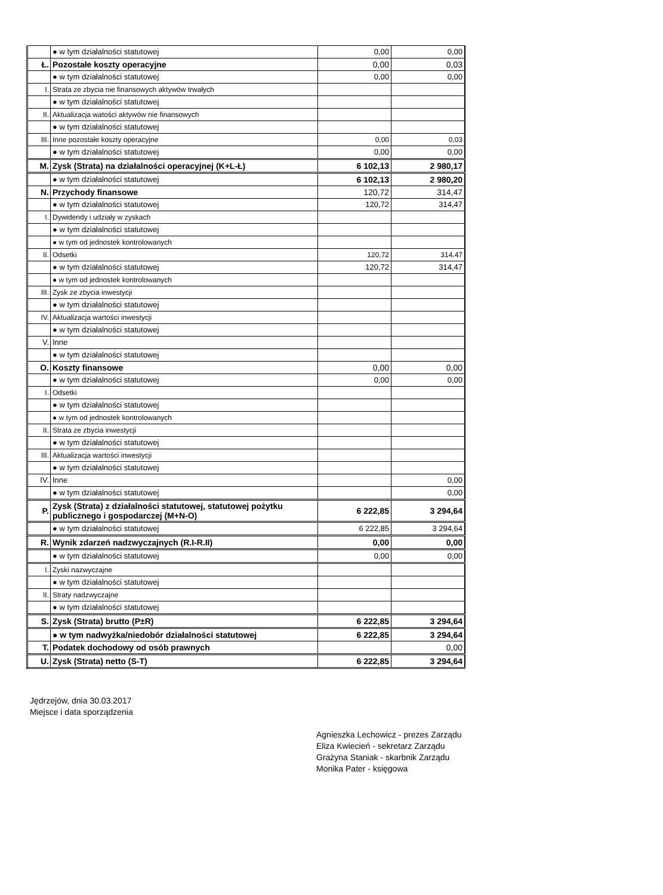| | ● w tym działalności statutowej | 0,00 | 0,00 |
| Ł. | Pozostałe koszty operacyjne | 0,00 | 0,03 |
| | ● w tym działalności statutowej | 0,00 | 0,00 |
| I. | Strata ze zbycia nie finansowych aktywów trwałych | | |
| | ● w tym działalności statutowej | | |
| II. | Aktualizacja watości aktywów nie finansowych | | |
| | ● w tym działalności statutowej | | |
| III. | Inne pozostałe koszty operacyjne | 0,00 | 0,03 |
| | ● w tym działalności statutowej | 0,00 | 0,00 |
| M. | Zysk (Strata) na działalności operacyjnej (K+L-Ł) | 6 102,13 | 2 980,17 |
| | ● w tym działalności statutowej | 6 102,13 | 2 980,20 |
| N. | Przychody finansowe | 120,72 | 314,47 |
| | ● w tym działalności statutowej | 120,72 | 314,47 |
| I. | Dywidendy i udziały w zyskach | | |
| | ● w tym działalności statutowej | | |
| | ● w tym od jednostek kontrolowanych | | |
| II. | Odsetki | 120,72 | 314,47 |
| | ● w tym działalności statutowej | 120,72 | 314,47 |
| | ● w tym od jednostek kontrolowanych | | |
| III. | Zysk ze zbycia inwestycji | | |
| | ● w tym działalności statutowej | | |
| IV. | Aktualizacja wartości inwestycji | | |
| | ● w tym działalności statutowej | | |
| V. | Inne | | |
| | ● w tym działalności statutowej | | |
| O. | Koszty finansowe | 0,00 | 0,00 |
| | ● w tym działalności statutowej | 0,00 | 0,00 |
| I. | Odsetki | | |
| | ● w tym działalności statutowej | | |
| | ● w tym od jednostek kontrolowanych | | |
| II. | Strata ze zbycia inwestycji | | |
| | ● w tym działalności statutowej | | |
| III. | Aktualizacja wartości inwestycji | | |
| | ● w tym działalności statutowej | | |
| IV. | Inne | | 0,00 |
| | ● w tym działalności statutowej | | 0,00 |
| P. | Zysk (Strata) z działalności statutowej, statutowej pożytku publicznego i gospodarczej (M+N-O) | 6 222,85 | 3 294,64 |
| | ● w tym działalności statutowej | 6 222,85 | 3 294,64 |
| R. | Wynik zdarzeń nadzwyczajnych (R.I-R.II) | 0,00 | 0,00 |
| | ● w tym działalności statutowej | 0,00 | 0,00 |
| I. | Zyski nazwyczajne | | |
| | ● w tym działalności statutowej | | |
| II. | Straty nadzwyczajne | | |
| | ● w tym działalności statutowej | | |
| S. | Zysk (Strata) brutto (P±R) | 6 222,85 | 3 294,64 |
| | ● w tym nadwyżka/niedobór działalności statutowej | 6 222,85 | 3 294,64 |
| T. | Podatek dochodowy od osób prawnych | | 0,00 |
| U. | Zysk (Strata) netto (S-T) | 6 222,85 | 3 294,64 |
Jędrzejów, dnia 30.03.2017
Miejsce i data sporządzenia
Agnieszka Lechowicz - prezes Zarządu
Eliza Kwiecień - sekretarz Zarządu
Grażyna Staniak - skarbnik Zarządu
Monika Pater - księgowa